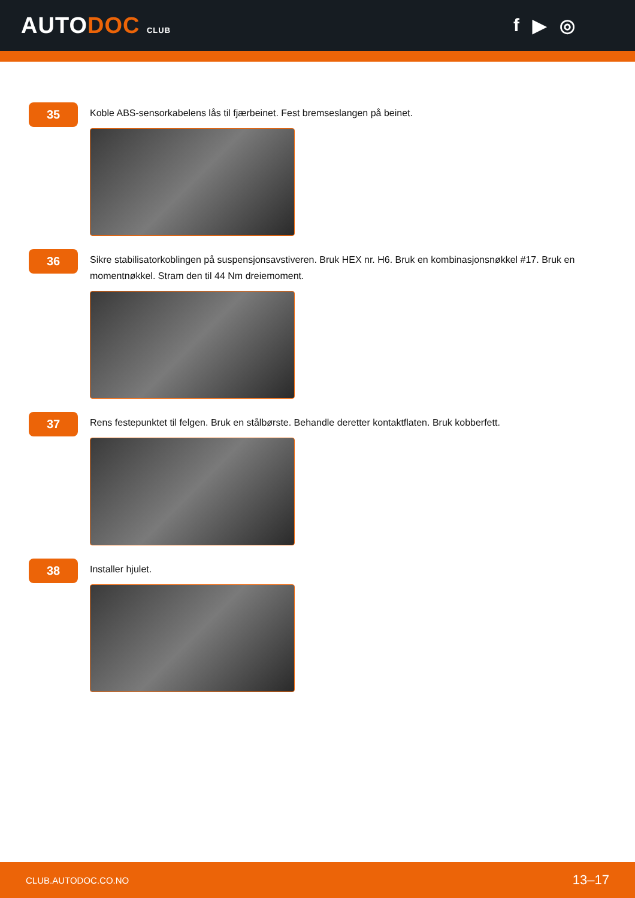AUTODOC CLUB
f ▶ ◎
35
Koble ABS-sensorkabelens lås til fjærbeinet. Fest bremseslangen på beinet.
36
Sikre stabilisatorkoblingen på suspensjonsavstiveren. Bruk HEX nr. H6. Bruk en kombinasjonsnøkkel #17. Bruk en momentnøkkel. Stram den til 44 Nm dreiemoment.
37
Rens festepunktet til felgen. Bruk en stålbørste. Behandle deretter kontaktflaten. Bruk kobberfett.
38
Installer hjulet.
CLUB.AUTODOC.CO.NO 13–17